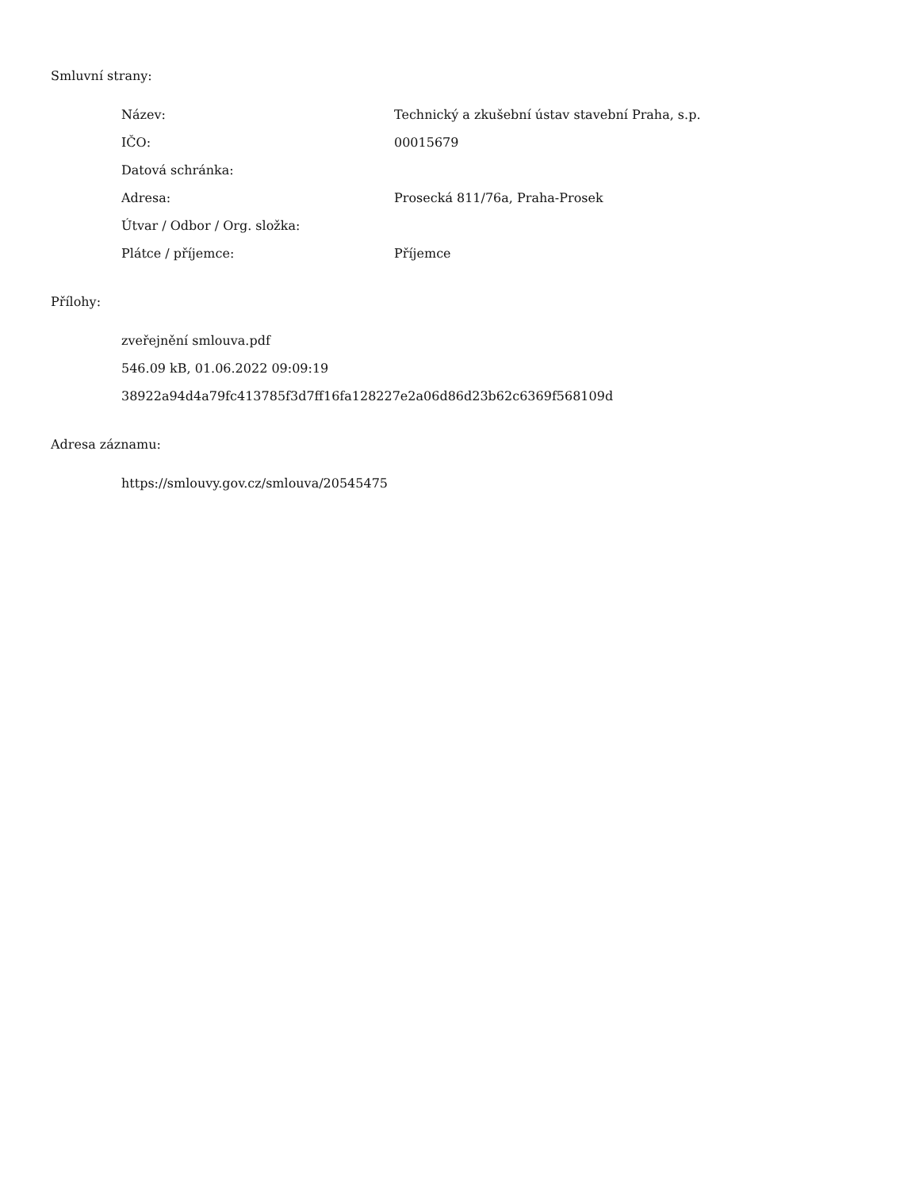Smluvní strany:
| Název: | Technický a zkušební ústav stavební Praha, s.p. |
| IČO: | 00015679 |
| Datová schránka: | |
| Adresa: | Prosecká 811/76a, Praha-Prosek |
| Útvar / Odbor / Org. složka: | |
| Plátce / příjemce: | Příjemce |
Přílohy:
zveřejnění smlouva.pdf
546.09 kB, 01.06.2022 09:09:19
38922a94d4a79fc413785f3d7ff16fa128227e2a06d86d23b62c6369f568109d
Adresa záznamu:
https://smlouvy.gov.cz/smlouva/20545475